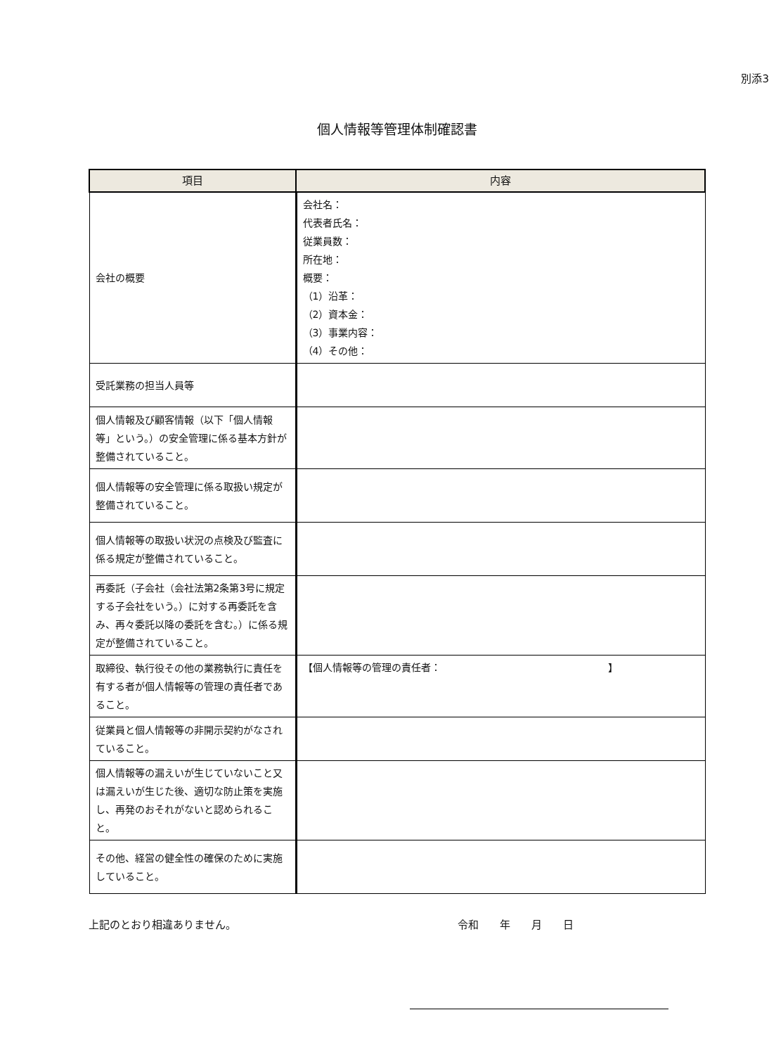別添3
個人情報等管理体制確認書
| 項目 | 内容 |
| --- | --- |
| 会社の概要 | 会社名： 代表者氏名： 従業員数： 所在地： 概要： （1）沿革： （2）資本金： （3）事業内容： （4）その他： |
| 受託業務の担当人員等 | |
| 個人情報及び顧客情報（以下「個人情報等」という。）の安全管理に係る基本方針が整備されていること。 | |
| 個人情報等の安全管理に係る取扱い規定が整備されていること。 | |
| 個人情報等の取扱い状況の点検及び監査に係る規定が整備されていること。 | |
| 再委託（子会社（会社法第2条第3号に規定する子会社をいう。）に対する再委託を含み、再々委託以降の委託を含む。）に係る規定が整備されていること。 | |
| 取締役、執行役その他の業務執行に責任を有する者が個人情報等の管理の責任者であること。 | 【個人情報等の管理の責任者： 】 |
| 従業員と個人情報等の非開示契約がなされていること。 | |
| 個人情報等の漏えいが生じていないこと又は漏えいが生じた後、適切な防止策を実施し、再発のおそれがないと認められること。 | |
| その他、経営の健全性の確保のために実施していること。 | |
上記のとおり相違ありません。 令和　　年　　月　　日